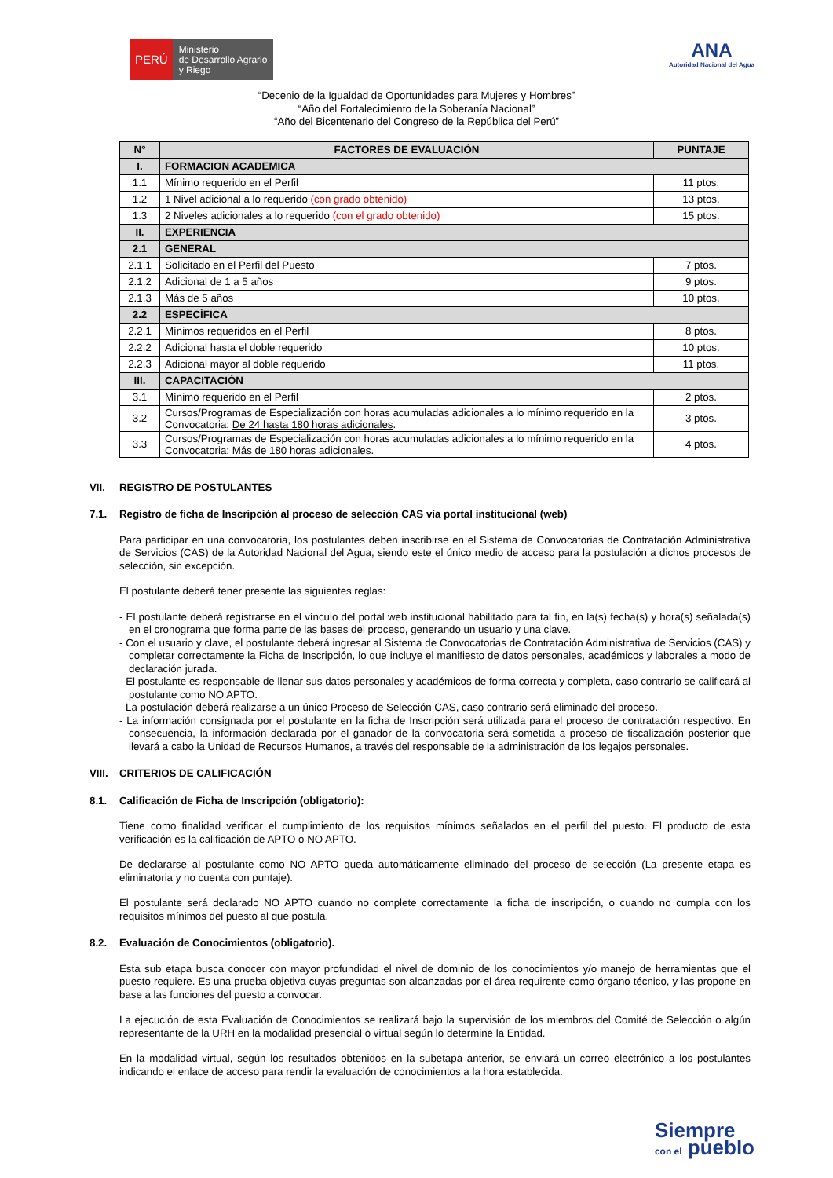PERÚ
Ministerio
de Desarrollo Agrario
y Riego
ANA
Autoridad Nacional del Agua
“Decenio de la Igualdad de Oportunidades para Mujeres y Hombres”
“Año del Fortalecimiento de la Soberanía Nacional”
“Año del Bicentenario del Congreso de la República del Perú”
| N° | FACTORES DE EVALUACIÓN | PUNTAJE |
| --- | --- | --- |
| I. | FORMACION ACADEMICA | |
| 1.1 | Mínimo requerido en el Perfil | 11 ptos. |
| 1.2 | 1 Nivel adicional a lo requerido (con grado obtenido) | 13 ptos. |
| 1.3 | 2 Niveles adicionales a lo requerido (con el grado obtenido) | 15 ptos. |
| II. | EXPERIENCIA | |
| 2.1 | GENERAL | |
| 2.1.1 | Solicitado en el Perfil del Puesto | 7 ptos. |
| 2.1.2 | Adicional de 1 a 5 años | 9 ptos. |
| 2.1.3 | Más de 5 años | 10 ptos. |
| 2.2 | ESPECÍFICA | |
| 2.2.1 | Mínimos requeridos en el Perfil | 8 ptos. |
| 2.2.2 | Adicional hasta el doble requerido | 10 ptos. |
| 2.2.3 | Adicional mayor al doble requerido | 11 ptos. |
| III. | CAPACITACIÓN | |
| 3.1 | Mínimo requerido en el Perfil | 2 ptos. |
| 3.2 | Cursos/Programas de Especialización con horas acumuladas adicionales a lo mínimo requerido en la Convocatoria: De 24 hasta 180 horas adicionales . | 3 ptos. |
| 3.3 | Cursos/Programas de Especialización con horas acumuladas adicionales a lo mínimo requerido en la Convocatoria: Más de 180 horas adicionales . | 4 ptos. |
VII. REGISTRO DE POSTULANTES
7.1. Registro de ficha de Inscripción al proceso de selección CAS vía portal institucional (web)
Para participar en una convocatoria, los postulantes deben inscribirse en el Sistema de Convocatorias de Contratación Administrativa de Servicios (CAS) de la Autoridad Nacional del Agua, siendo este el único medio de acceso para la postulación a dichos procesos de selección, sin excepción.
El postulante deberá tener presente las siguientes reglas:
- El postulante deberá registrarse en el vínculo del portal web institucional habilitado para tal fin, en la(s) fecha(s) y hora(s) señalada(s) en el cronograma que forma parte de las bases del proceso, generando un usuario y una clave.
- Con el usuario y clave, el postulante deberá ingresar al Sistema de Convocatorias de Contratación Administrativa de Servicios (CAS) y completar correctamente la Ficha de Inscripción, lo que incluye el manifiesto de datos personales, académicos y laborales a modo de declaración jurada.
- El postulante es responsable de llenar sus datos personales y académicos de forma correcta y completa, caso contrario se calificará al postulante como NO APTO.
- La postulación deberá realizarse a un único Proceso de Selección CAS, caso contrario será eliminado del proceso.
- La información consignada por el postulante en la ficha de Inscripción será utilizada para el proceso de contratación respectivo. En consecuencia, la información declarada por el ganador de la convocatoria será sometida a proceso de fiscalización posterior que llevará a cabo la Unidad de Recursos Humanos, a través del responsable de la administración de los legajos personales.
VIII. CRITERIOS DE CALIFICACIÓN
8.1. Calificación de Ficha de Inscripción (obligatorio):
Tiene como finalidad verificar el cumplimiento de los requisitos mínimos señalados en el perfil del puesto. El producto de esta verificación es la calificación de APTO o NO APTO.
De declararse al postulante como NO APTO queda automáticamente eliminado del proceso de selección (La presente etapa es eliminatoria y no cuenta con puntaje).
El postulante será declarado NO APTO cuando no complete correctamente la ficha de inscripción, o cuando no cumpla con los requisitos mínimos del puesto al que postula.
8.2. Evaluación de Conocimientos (obligatorio).
Esta sub etapa busca conocer con mayor profundidad el nivel de dominio de los conocimientos y/o manejo de herramientas que el puesto requiere. Es una prueba objetiva cuyas preguntas son alcanzadas por el área requirente como órgano técnico, y las propone en base a las funciones del puesto a convocar.
La ejecución de esta Evaluación de Conocimientos se realizará bajo la supervisión de los miembros del Comité de Selección o algún representante de la URH en la modalidad presencial o virtual según lo determine la Entidad.
En la modalidad virtual, según los resultados obtenidos en la subetapa anterior, se enviará un correo electrónico a los postulantes indicando el enlace de acceso para rendir la evaluación de conocimientos a la hora establecida.
Siempre
con el pueblo